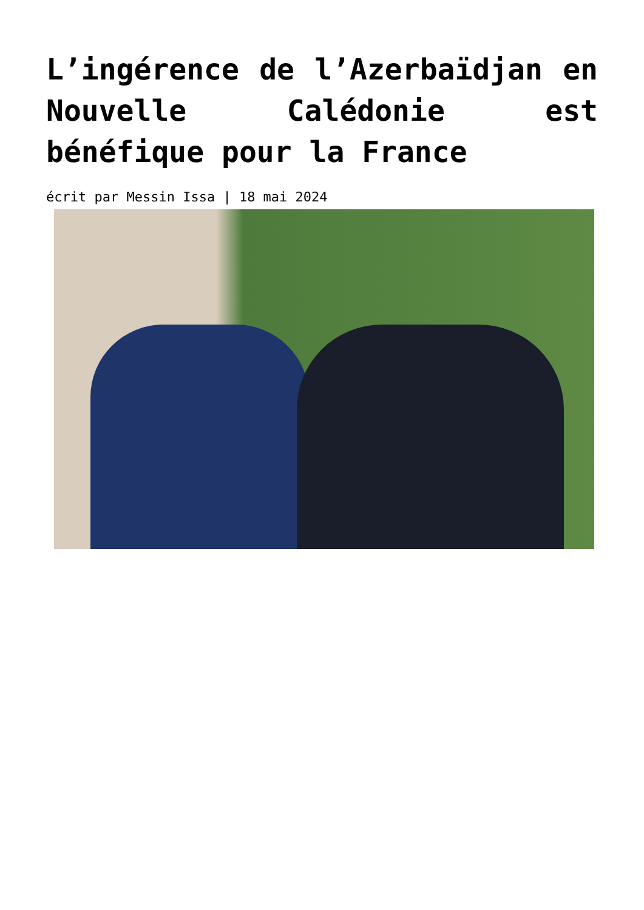L’ingérence de l’Azerbaïdjan en Nouvelle Calédonie est bénéfique pour la France
écrit par Messin Issa | 18 mai 2024